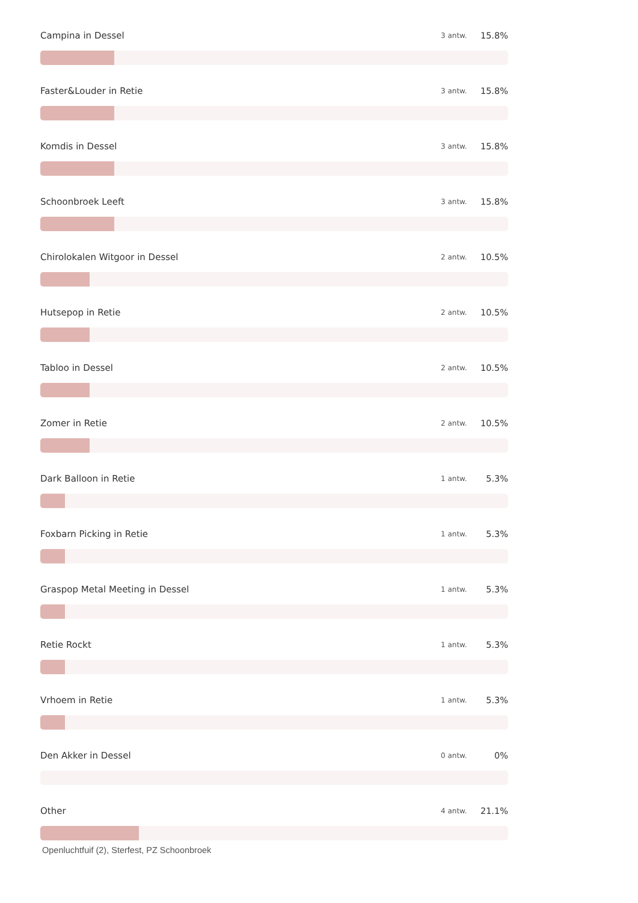Campina in Dessel 3 antw. 15.8%
Faster&Louder in Retie 3 antw. 15.8%
Komdis in Dessel 3 antw. 15.8%
Schoonbroek Leeft 3 antw. 15.8%
Chirolokalen Witgoor in Dessel 2 antw. 10.5%
Hutsepop in Retie 2 antw. 10.5%
Tabloo in Dessel 2 antw. 10.5%
Zomer in Retie 2 antw. 10.5%
Dark Balloon in Retie 1 antw. 5.3%
Foxbarn Picking in Retie 1 antw. 5.3%
Graspop Metal Meeting in Dessel 1 antw. 5.3%
Retie Rockt 1 antw. 5.3%
Vrhoem in Retie 1 antw. 5.3%
Den Akker in Dessel 0 antw. 0%
Other 4 antw. 21.1%
Openluchtfuif (2), Sterfest, PZ Schoonbroek